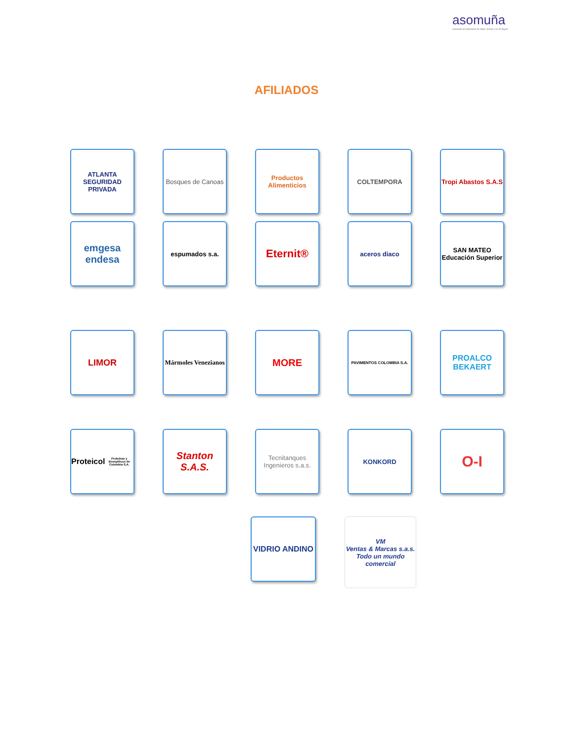asomuña
Asociación de Empresarios de Sibaté, Soacha y Sur de Bogotá
AFILIADOS
ATLANTA
SEGURIDAD PRIVADA
Bosques de Canoas
Productos Alimenticios
COLTEMPORA
Tropi Abastos S.A.S
emgesa
endesa
espumados s.a.
Eternit®
aceros diaco
SAN MATEO
Educación Superior
LIMOR
Mármoles Venezianos
MORE
PAVIMENTOS COLOMBIA S.A.
PROALCO
BEKAERT
Proteicol
Proteínas y Energéticos de Colombia S.A.
Stanton S.A.S.
Tecnitanques Ingenieros s.a.s.
KONKORD
O-I
VIDRIO ANDINO
VM
Ventas & Marcas s.a.s.
Todo un mundo comercial